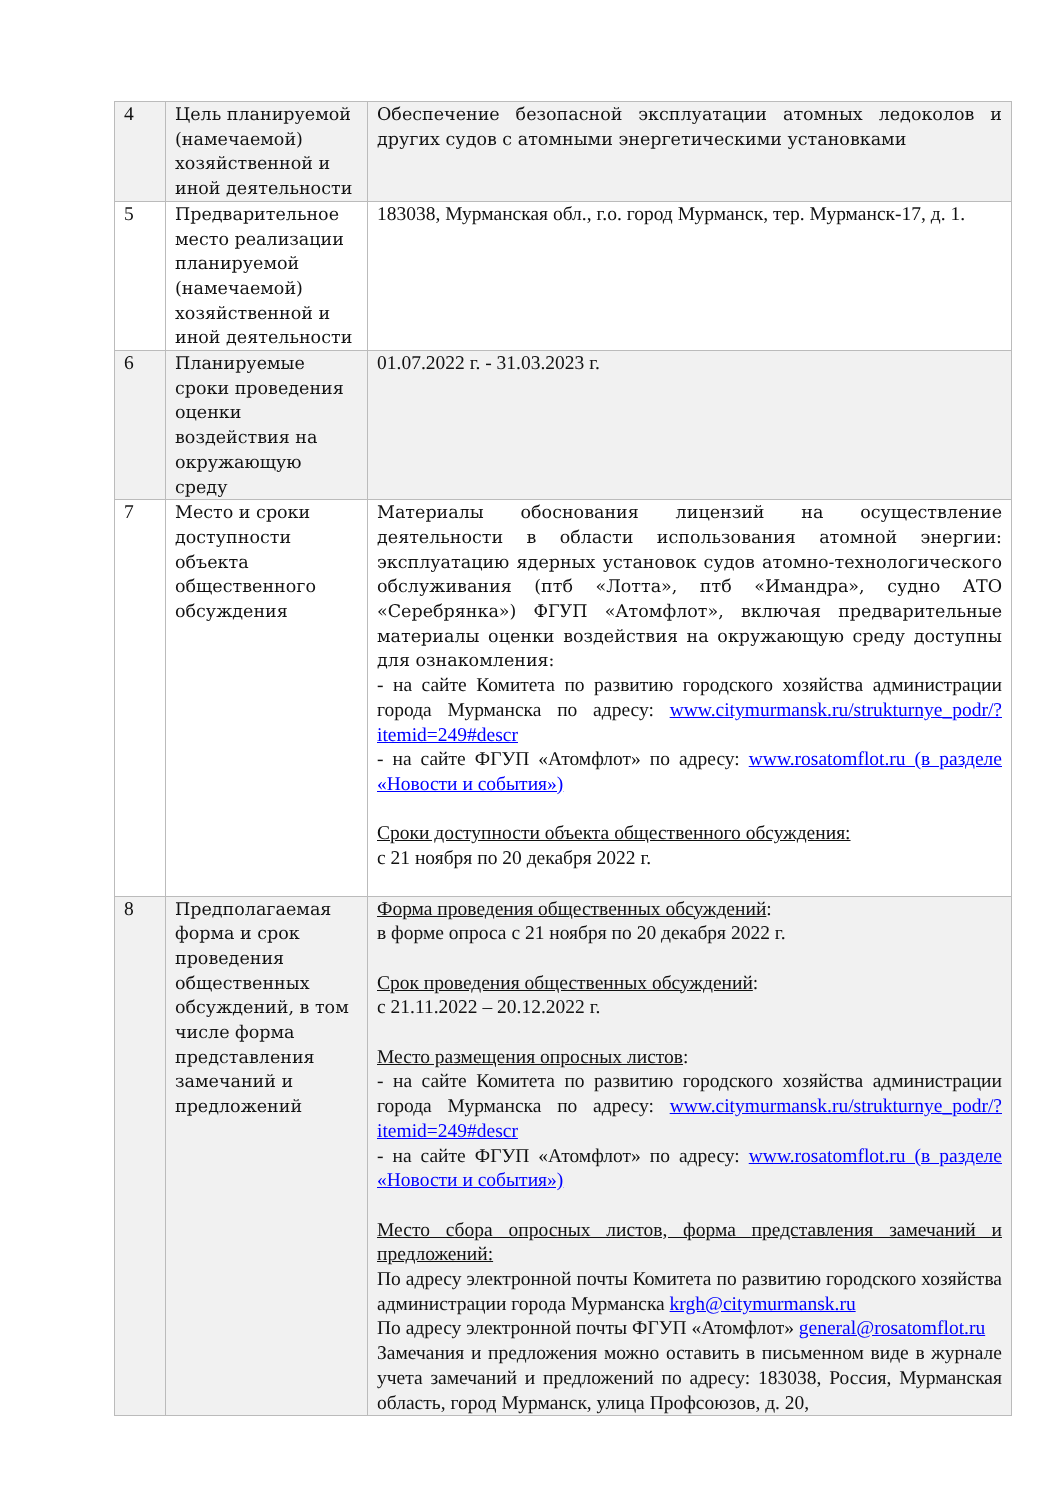| 4 | Цель планируемой (намечаемой) хозяйственной и иной деятельности | Обеспечение безопасной эксплуатации атомных ледоколов и других судов с атомными энергетическими установками |
| 5 | Предварительное место реализации планируемой (намечаемой) хозяйственной и иной деятельности | 183038, Мурманская обл., г.о. город Мурманск, тер. Мурманск-17, д. 1. |
| 6 | Планируемые сроки проведения оценки воздействия на окружающую среду | 01.07.2022 г. - 31.03.2023 г. |
| 7 | Место и сроки доступности объекта общественного обсуждения | Материалы обоснования лицензий на осуществление деятельности в области использования атомной энергии: эксплуатацию ядерных установок судов атомно-технологического обслуживания (птб «Лотта», птб «Имандра», судно АТО «Серебрянка») ФГУП «Атомфлот», включая предварительные материалы оценки воздействия на окружающую среду доступны для ознакомления: - на сайте Комитета по развитию городского хозяйства администрации города Мурманска по адресу: www.citymurmansk.ru/strukturnye_podr/?itemid=249#descr - на сайте ФГУП «Атомфлот» по адресу: www.rosatomflot.ru (в разделе «Новости и события») Сроки доступности объекта общественного обсуждения: с 21 ноября по 20 декабря 2022 г. |
| 8 | Предполагаемая форма и срок проведения общественных обсуждений, в том числе форма представления замечаний и предложений | Форма проведения общественных обсуждений : в форме опроса с 21 ноября по 20 декабря 2022 г. Срок проведения общественных обсуждений : с 21.11.2022 – 20.12.2022 г. Место размещения опросных листов : - на сайте Комитета по развитию городского хозяйства администрации города Мурманска по адресу: www.citymurmansk.ru/strukturnye_podr/?itemid=249#descr - на сайте ФГУП «Атомфлот» по адресу: www.rosatomflot.ru (в разделе «Новости и события») Место сбора опросных листов, форма представления замечаний и предложений: По адресу электронной почты Комитета по развитию городского хозяйства администрации города Мурманска krgh@citymurmansk.ru По адресу электронной почты ФГУП «Атомфлот» general@rosatomflot.ru Замечания и предложения можно оставить в письменном виде в журнале учета замечаний и предложений по адресу: 183038, Россия, Мурманская область, город Мурманск, улица Профсоюзов, д. 20, |